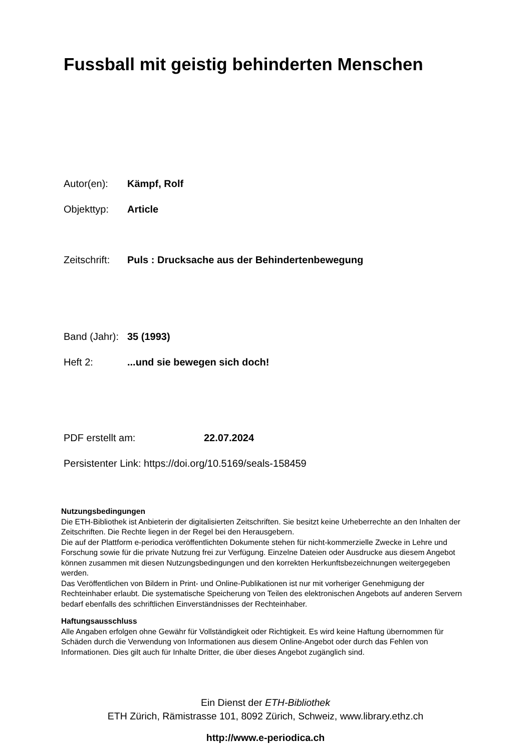Fussball mit geistig behinderten Menschen
Autor(en): Kämpf, Rolf
Objekttyp: Article
Zeitschrift: Puls : Drucksache aus der Behindertenbewegung
Band (Jahr): 35 (1993)
Heft 2:...und sie bewegen sich doch!
PDF erstellt am: 22.07.2024
Persistenter Link: https://doi.org/10.5169/seals-158459
Nutzungsbedingungen
Die ETH-Bibliothek ist Anbieterin der digitalisierten Zeitschriften. Sie besitzt keine Urheberrechte an den Inhalten der Zeitschriften. Die Rechte liegen in der Regel bei den Herausgebern.
Die auf der Plattform e-periodica veröffentlichten Dokumente stehen für nicht-kommerzielle Zwecke in Lehre und Forschung sowie für die private Nutzung frei zur Verfügung. Einzelne Dateien oder Ausdrucke aus diesem Angebot können zusammen mit diesen Nutzungsbedingungen und den korrekten Herkunftsbezeichnungen weitergegeben werden.
Das Veröffentlichen von Bildern in Print- und Online-Publikationen ist nur mit vorheriger Genehmigung der Rechteinhaber erlaubt. Die systematische Speicherung von Teilen des elektronischen Angebots auf anderen Servern bedarf ebenfalls des schriftlichen Einverständnisses der Rechteinhaber.
Haftungsausschluss
Alle Angaben erfolgen ohne Gewähr für Vollständigkeit oder Richtigkeit. Es wird keine Haftung übernommen für Schäden durch die Verwendung von Informationen aus diesem Online-Angebot oder durch das Fehlen von Informationen. Dies gilt auch für Inhalte Dritter, die über dieses Angebot zugänglich sind.
Ein Dienst der ETH-Bibliothek
ETH Zürich, Rämistrasse 101, 8092 Zürich, Schweiz, www.library.ethz.ch
http://www.e-periodica.ch